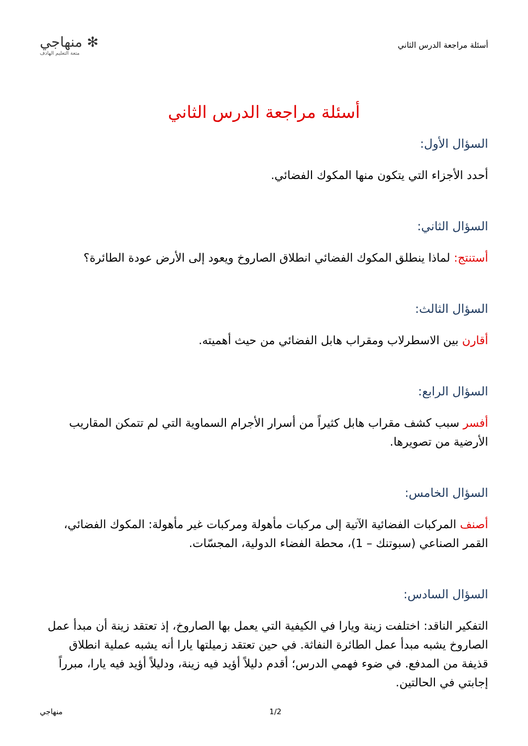أسئلة مراجعة الدرس الثاني
✻ منهاجي
متعة التعليم الهادف
أسئلة مراجعة الدرس الثاني
السؤال الأول:
أحدد الأجزاء التي يتكون منها المكوك الفضائي.
السؤال الثاني:
أستنتج: لماذا ينطلق المكوك الفضائي انطلاق الصاروخ ويعود إلى الأرض عودة الطائرة؟
السؤال الثالث:
أقارن بين الاسطرلاب ومقراب هابل الفضائي من حيث أهميته.
السؤال الرابع:
أفسر سبب كشف مقراب هابل كثيراً من أسرار الأجرام السماوية التي لم تتمكن المقاريب الأرضية من تصويرها.
السؤال الخامس:
أصنف المركبات الفضائية الآتية إلى مركبات مأهولة ومركبات غير مأهولة: المكوك الفضائي، القمر الصناعي (سبوتنك – 1)، محطة الفضاء الدولية، المجسّات.
السؤال السادس:
التفكير الناقد: اختلفت زينة ويارا في الكيفية التي يعمل بها الصاروخ، إذ تعتقد زينة أن مبدأ عمل الصاروخ يشبه مبدأ عمل الطائرة النفاثة. في حين تعتقد زميلتها يارا أنه يشبه عملية انطلاق قذيفة من المدفع. في ضوء فهمي الدرس؛ أقدم دليلاً أؤيد فيه زينة، ودليلاً أؤيد فيه يارا، مبرراً إجابتي في الحالتين.
منهاجي 1/2